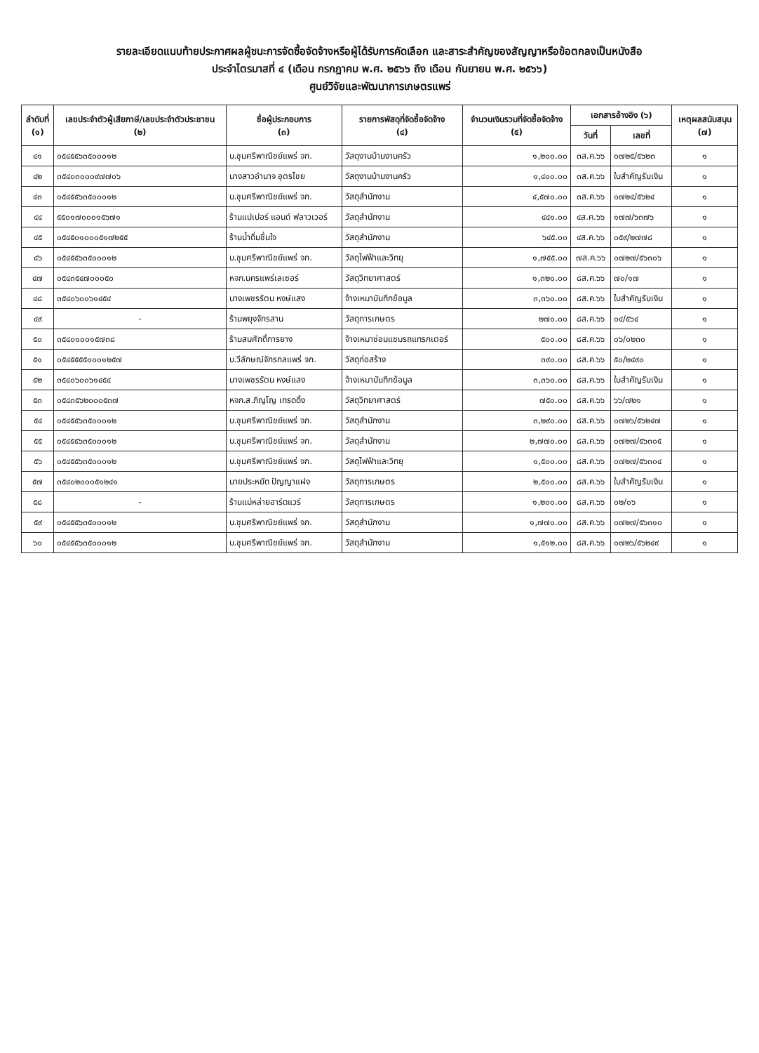รายละเอียดแนบท้ายประกาศผลผู้ชนะการจัดซื้อจัดจ้างหรือผู้ได้รับการคัดเลือก และสาระสำคัญของสัญญาหรือข้อตกลงเป็นหนังสือ
ประจำไตรมาสที่ ๔ (เดือน กรกฎาคม พ.ศ. ๒๕๖๖ ถึง เดือน กันยายน พ.ศ. ๒๕๖๖)
ศูนย์วิจัยและพัฒนาการเกษตรแพร่
| ลำดับที่ (๑) | เลขประจำตัวผู้เสียภาษี/เลขประจำตัวประชาชน (๒) | ชื่อผู้ประกอบการ (๓) | รายการพัสดุที่จัดซื้อจัดจ้าง (๔) | จำนวนเงินรวมที่จัดซื้อจัดจ้าง (๕) | เอกสารอ้างอิง (๖) | | เหตุผลสนับสนุน (๗) |
| --- | --- | --- | --- | --- | --- | --- | --- |
| | | | | | วันที่ | เลขที่ | |
| ๔๑ | ๐๕๔๕๕๖๓๕๐๐๐๑๒ | บ.ชุมศรีพาณิชย์แพร่ จก. | วัสดุงานบ้านงานครัว | ๑,๒๐๐.๐๐ | ๓ส.ค.๖๖ | ๐๗๒๕/๕๖๒๓ | ๑ |
| ๔๒ | ๓๕๔๐๓๐๐๐๙๗๗๐๖ | นางสาวอำนาจ อุตรไชย | วัสดุงานบ้านงานครัว | ๑,๔๐๐.๐๐ | ๓ส.ค.๖๖ | ใบสำคัญรับเงิน | ๑ |
| ๔๓ | ๐๕๔๕๕๖๓๕๐๐๐๑๒ | บ.ชุมศรีพาณิชย์แพร่ จก. | วัสดุสำนักงาน | ๔,๕๗๐.๐๐ | ๓ส.ค.๖๖ | ๐๗๒๔/๕๖๒๔ | ๑ |
| ๔๔ | ๕๕๐๑๗๐๐๐๑๕๖๗๑ | ร้านแปเปอร์ แอนด์ ฟลาวเวอร์ | วัสดุสำนักงาน | ๔๔๑.๐๐ | ๔ส.ค.๖๖ | ๑๗๗/๖๓๗๖ | ๑ |
| ๔๕ | ๐๕๔๕๐๑๐๐๐๕๑๗๒๕๕ | ร้านน้ำดื่มชื่นใจ | วัสดุสำนักงาน | ๖๔๕.๐๐ | ๔ส.ค.๖๖ | ๐๕๙/๒๗๗๘ | ๑ |
| ๔๖ | ๐๕๔๕๕๖๓๕๐๐๐๑๒ | บ.ชุมศรีพาณิชย์แพร่ จก. | วัสดุไฟฟ้าและวิทยุ | ๑,๗๕๕.๐๐ | ๗ส.ค.๖๖ | ๐๗๒๗/๕๖๓๐๖ | ๑ |
| ๔๗ | ๐๕๔๓๕๔๗๐๐๐๕๐ | หจก.นครแพร่เลเซอร์ | วัสดุวิทยาศาสตร์ | ๑,๓๒๐.๐๐ | ๘ส.ค.๖๖ | ๗๐/๑๗ | ๑ |
| ๔๘ | ๓๕๔๐๖๐๐๖๑๔๕๔ | นางเพชรรัตน หงษ์แสง | จ้างเหมาบันทึกข้อมูล | ๓,๓๖๐.๐๐ | ๘ส.ค.๖๖ | ใบสำคัญรับเงิน | ๑ |
| ๔๙ | - | ร้านพยุงจักรสาน | วัสดุการเกษตร | ๒๗๐.๐๐ | ๘ส.ค.๖๖ | ๐๔/๕๖๔ | ๑ |
| ๕๐ | ๓๕๔๐๑๐๐๑๕๗๓๘ | ร้านสมศักดิ์การยาง | จ้างเหมาซ่อมแซมรถแทรกเตอร์ | ๕๐๐.๐๐ | ๘ส.ค.๖๖ | ๐๖/๐๒๓๐ | ๑ |
| ๕๑ | ๐๕๔๕๕๕๕๐๐๐๑๒๕๗ | บ.วีลักษณ์จักรกลแพร่ จก. | วัสดุก่อสร้าง | ๓๙๐.๐๐ | ๘ส.ค.๖๖ | ๕๐/๒๔๙๐ | ๑ |
| ๕๒ | ๓๕๔๐๖๐๐๖๑๔๕๔ | นางเพชรรัตน หงษ์แสง | จ้างเหมาบันทึกข้อมูล | ๓,๓๖๐.๐๐ | ๘ส.ค.๖๖ | ใบสำคัญรับเงิน | ๑ |
| ๕๓ | ๐๕๔๓๕๖๒๐๐๐๕๓๗ | หจก.ส.ภิญโญ เทรดดิ้ง | วัสดุวิทยาศาสตร์ | ๗๕๐.๐๐ | ๘ส.ค.๖๖ | ๖๖/๗๒๑ | ๑ |
| ๕๔ | ๐๕๔๕๕๖๓๕๐๐๐๑๒ | บ.ชุมศรีพาณิชย์แพร่ จก. | วัสดุสำนักงาน | ๓,๒๙๐.๐๐ | ๘ส.ค.๖๖ | ๐๗๒๖/๕๖๒๔๗ | ๑ |
| ๕๕ | ๐๕๔๕๕๖๓๕๐๐๐๑๒ | บ.ชุมศรีพาณิชย์แพร่ จก. | วัสดุสำนักงาน | ๒,๗๗๐.๐๐ | ๘ส.ค.๖๖ | ๐๗๒๗/๕๖๓๐๕ | ๑ |
| ๕๖ | ๐๕๔๕๕๖๓๕๐๐๐๑๒ | บ.ชุมศรีพาณิชย์แพร่ จก. | วัสดุไฟฟ้าและวิทยุ | ๑,๕๐๐.๐๐ | ๘ส.ค.๖๖ | ๐๗๒๗/๕๖๓๐๔ | ๑ |
| ๕๗ | ๓๕๔๐๒๐๐๐๕๑๒๔๑ | นายประหยัด ปัญญาแฝง | วัสดุการเกษตร | ๒,๕๐๐.๐๐ | ๘ส.ค.๖๖ | ใบสำคัญรับเงิน | ๑ |
| ๕๘ | - | ร้านแม่หล่ายฮาร์ดแวร์ | วัสดุการเกษตร | ๑,๒๐๐.๐๐ | ๘ส.ค.๖๖ | ๐๒/๐๖ | ๑ |
| ๕๙ | ๐๕๔๕๕๖๓๕๐๐๐๑๒ | บ.ชุมศรีพาณิชย์แพร่ จก. | วัสดุสำนักงาน | ๑,๗๗๐.๐๐ | ๘ส.ค.๖๖ | ๐๗๒๗/๕๖๓๑๐ | ๑ |
| ๖๐ | ๐๕๔๕๕๖๓๕๐๐๐๑๒ | บ.ชุมศรีพาณิชย์แพร่ จก. | วัสดุสำนักงาน | ๑,๕๑๒.๐๐ | ๘ส.ค.๖๖ | ๐๗๒๖/๕๖๒๔๙ | ๑ |